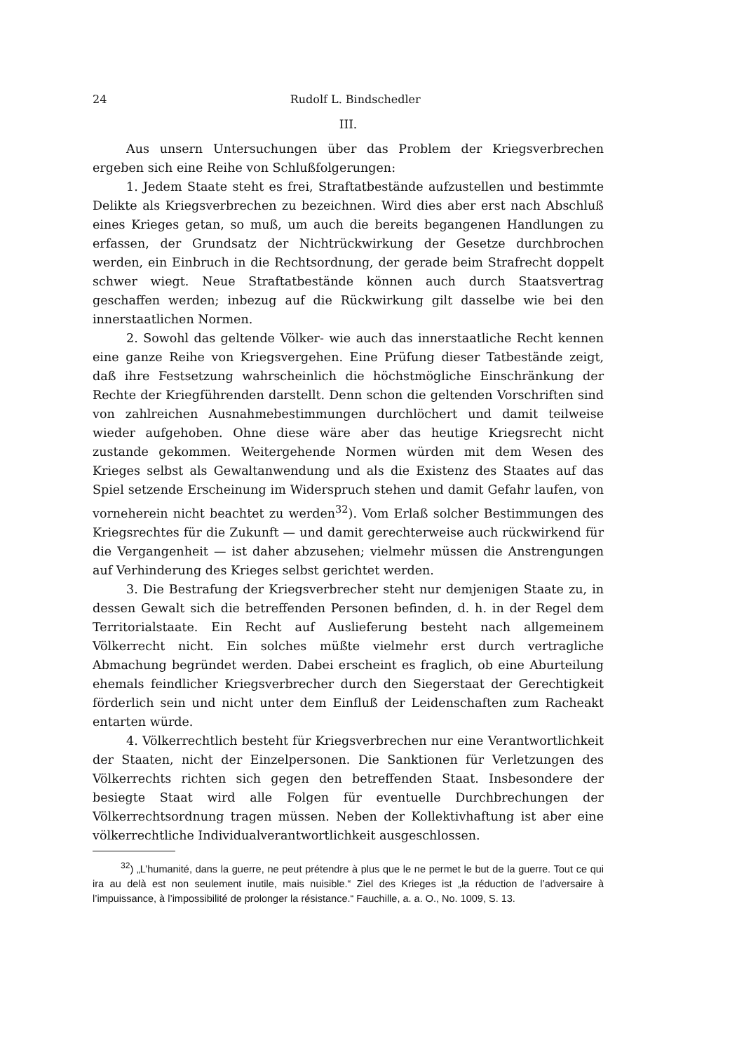24 Rudolf L. Bindschedler
III.
Aus unsern Untersuchungen über das Problem der Kriegsverbrechen ergeben sich eine Reihe von Schlußfolgerungen:
1. Jedem Staate steht es frei, Straftatbestände aufzustellen und bestimmte Delikte als Kriegsverbrechen zu bezeichnen. Wird dies aber erst nach Abschluß eines Krieges getan, so muß, um auch die bereits begangenen Handlungen zu erfassen, der Grundsatz der Nichtrückwirkung der Gesetze durchbrochen werden, ein Einbruch in die Rechtsordnung, der gerade beim Strafrecht doppelt schwer wiegt. Neue Straftatbestände können auch durch Staatsvertrag geschaffen werden; inbezug auf die Rückwirkung gilt dasselbe wie bei den innerstaatlichen Normen.
2. Sowohl das geltende Völker- wie auch das innerstaatliche Recht kennen eine ganze Reihe von Kriegsvergehen. Eine Prüfung dieser Tatbestände zeigt, daß ihre Festsetzung wahrscheinlich die höchstmögliche Einschränkung der Rechte der Kriegführenden darstellt. Denn schon die geltenden Vorschriften sind von zahlreichen Ausnahmebestimmungen durchlöchert und damit teilweise wieder aufgehoben. Ohne diese wäre aber das heutige Kriegsrecht nicht zustande gekommen. Weitergehende Normen würden mit dem Wesen des Krieges selbst als Gewaltanwendung und als die Existenz des Staates auf das Spiel setzende Erscheinung im Widerspruch stehen und damit Gefahr laufen, von vorneherein nicht beachtet zu werden<sup>32</sup>). Vom Erlaß solcher Bestimmungen des Kriegsrechtes für die Zukunft — und damit gerechterweise auch rückwirkend für die Vergangenheit — ist daher abzusehen; vielmehr müssen die Anstrengungen auf Verhinderung des Krieges selbst gerichtet werden.
3. Die Bestrafung der Kriegsverbrecher steht nur demjenigen Staate zu, in dessen Gewalt sich die betreffenden Personen befinden, d. h. in der Regel dem Territorialstaate. Ein Recht auf Auslieferung besteht nach allgemeinem Völkerrecht nicht. Ein solches müßte vielmehr erst durch vertragliche Abmachung begründet werden. Dabei erscheint es fraglich, ob eine Aburteilung ehemals feindlicher Kriegsverbrecher durch den Siegerstaat der Gerechtigkeit förderlich sein und nicht unter dem Einfluß der Leidenschaften zum Racheakt entarten würde.
4. Völkerrechtlich besteht für Kriegsverbrechen nur eine Verantwortlichkeit der Staaten, nicht der Einzelpersonen. Die Sanktionen für Verletzungen des Völkerrechts richten sich gegen den betreffenden Staat. Insbesondere der besiegte Staat wird alle Folgen für eventuelle Durchbrechungen der Völkerrechtsordnung tragen müssen. Neben der Kollektivhaftung ist aber eine völkerrechtliche Individualverantwortlichkeit ausgeschlossen.
<sup>32</sup>) „L’humanité, dans la guerre, ne peut prétendre à plus que le ne permet le but de la guerre. Tout ce qui ira au delà est non seulement inutile, mais nuisible.“ Ziel des Krieges ist „la réduction de l’adversaire à l’impuissance, à l’impossibilité de prolonger la résistance.“ Fauchille, a. a. O., No. 1009, S. 13.